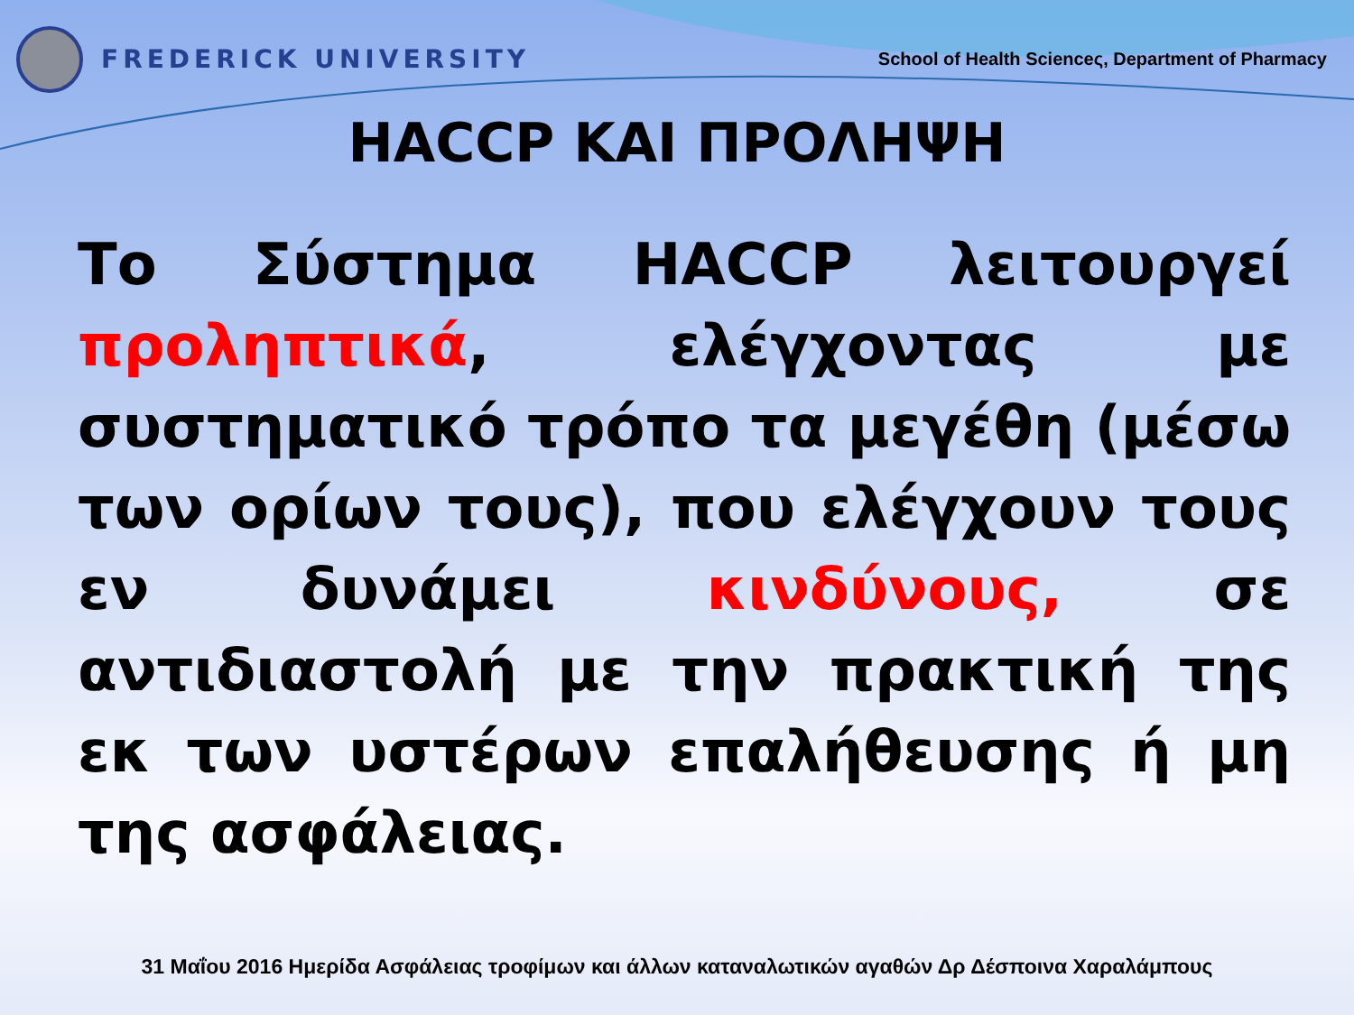FREDERICK UNIVERSITY
School of Health Scienceς, Department of Pharmacy
HACCP ΚΑΙ ΠΡΟΛΗΨΗ
Το Σύστημα HACCP λειτουργεί προληπτικά, ελέγχοντας με συστηματικό τρόπο τα μεγέθη (μέσω των ορίων τους), που ελέγχουν τους εν δυνάμει κινδύνους, σε αντιδιαστολή με την πρακτική της εκ των υστέρων επαλήθευσης ή μη της ασφάλειας.
31 Μαΐου 2016 Ημερίδα Ασφάλειας τροφίμων και άλλων καταναλωτικών αγαθών Δρ Δέσποινα Χαραλάμπους